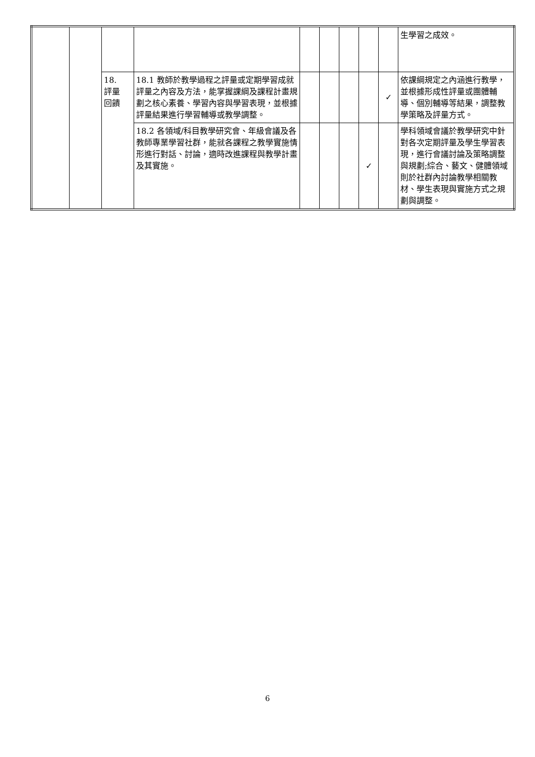| | | | | | | | | | 生學習之成效。 |
| | | 18. 評量 回饋 | 18.1 教師於教學過程之評量或定期學習成就評量之內容及方法，能掌握課綱及課程計畫規劃之核心素養、學習內容與學習表現，並根據評量結果進行學習輔導或教學調整。 | | | | | ✓ | 依課綱規定之內涵進行教學，並根據形成性評量或團體輔導、個別輔導等結果，調整教學策略及評量方式。 |
| | | | 18.2 各領域/科目教學研究會、年級會議及各教師專業學習社群，能就各課程之教學實施情形進行對話、討論，適時改進課程與教學計畫及其實施。 | | | | ✓ | | 學科領域會議於教學研究中針對各次定期評量及學生學習表現，進行會議討論及策略調整與規劃;綜合、藝文、健體領域則於社群內討論教學相關教材、學生表現與實施方式之規劃與調整。 |
6